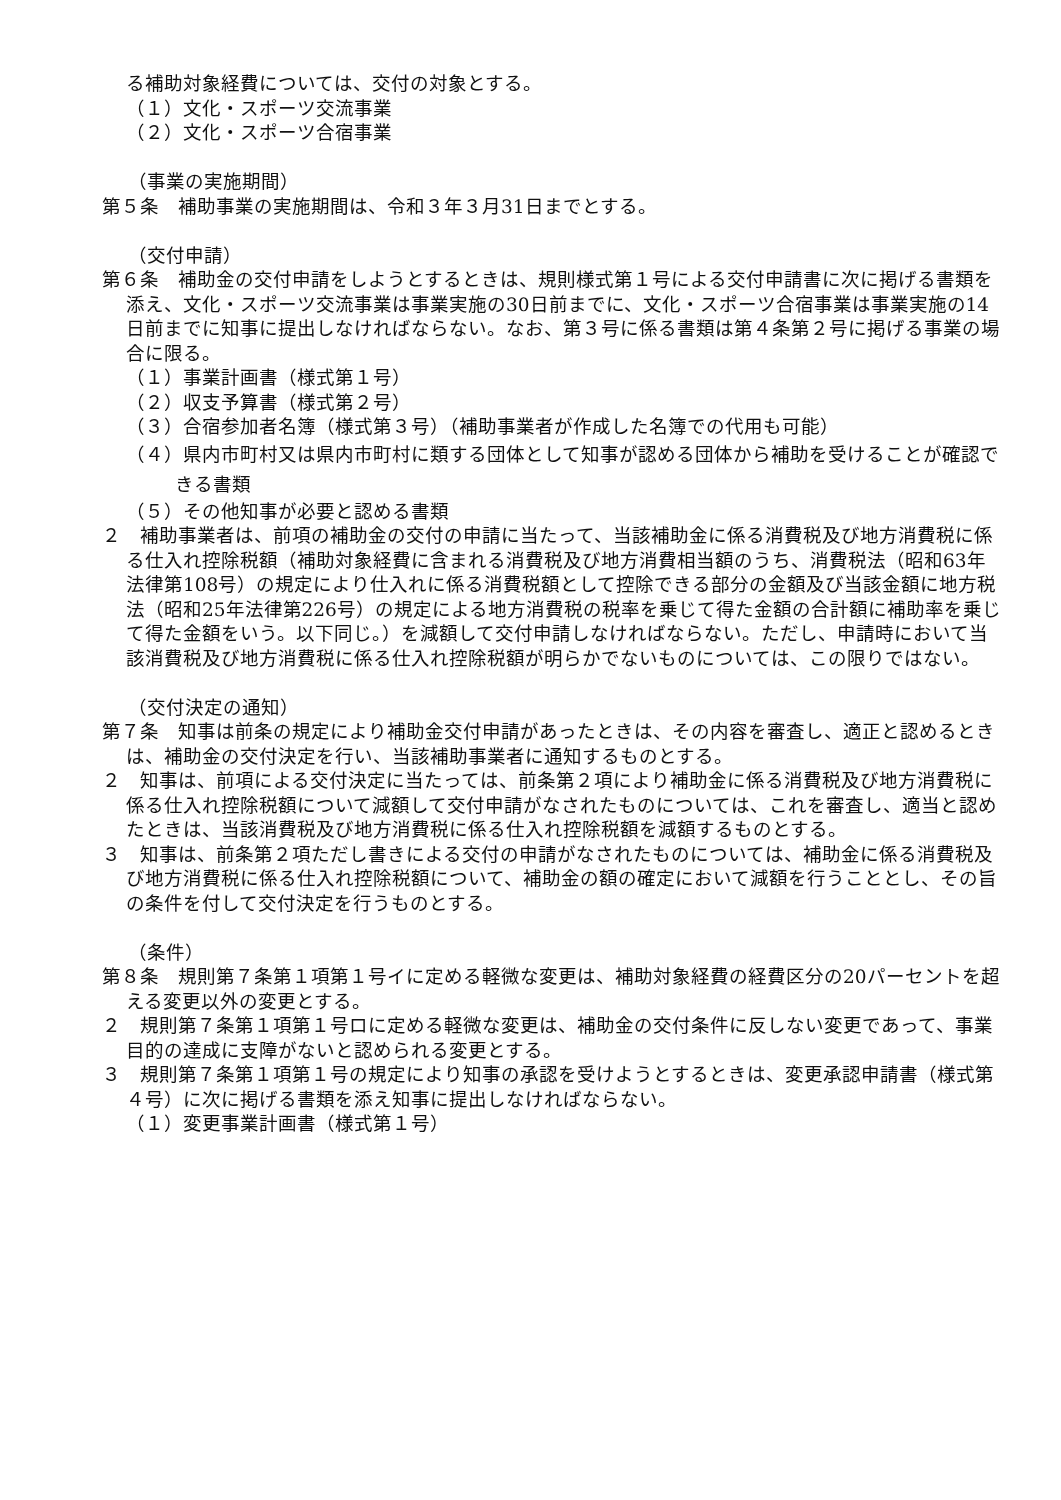る補助対象経費については、交付の対象とする。
（１）文化・スポーツ交流事業
（２）文化・スポーツ合宿事業
（事業の実施期間）
第５条　補助事業の実施期間は、令和３年３月31日までとする。
（交付申請）
第６条　補助金の交付申請をしようとするときは、規則様式第１号による交付申請書に次に掲げる書類を添え、文化・スポーツ交流事業は事業実施の30日前までに、文化・スポーツ合宿事業は事業実施の14日前までに知事に提出しなければならない。なお、第３号に係る書類は第４条第２号に掲げる事業の場合に限る。
（１）事業計画書（様式第１号）
（２）収支予算書（様式第２号）
（３）合宿参加者名簿（様式第３号）（補助事業者が作成した名簿での代用も可能）
（４）県内市町村又は県内市町村に類する団体として知事が認める団体から補助を受けることが確認できる書類
（５）その他知事が必要と認める書類
２　補助事業者は、前項の補助金の交付の申請に当たって、当該補助金に係る消費税及び地方消費税に係る仕入れ控除税額（補助対象経費に含まれる消費税及び地方消費相当額のうち、消費税法（昭和63年法律第108号）の規定により仕入れに係る消費税額として控除できる部分の金額及び当該金額に地方税法（昭和25年法律第226号）の規定による地方消費税の税率を乗じて得た金額の合計額に補助率を乗じて得た金額をいう。以下同じ。）を減額して交付申請しなければならない。ただし、申請時において当該消費税及び地方消費税に係る仕入れ控除税額が明らかでないものについては、この限りではない。
（交付決定の通知）
第７条　知事は前条の規定により補助金交付申請があったときは、その内容を審査し、適正と認めるときは、補助金の交付決定を行い、当該補助事業者に通知するものとする。
２　知事は、前項による交付決定に当たっては、前条第２項により補助金に係る消費税及び地方消費税に係る仕入れ控除税額について減額して交付申請がなされたものについては、これを審査し、適当と認めたときは、当該消費税及び地方消費税に係る仕入れ控除税額を減額するものとする。
３　知事は、前条第２項ただし書きによる交付の申請がなされたものについては、補助金に係る消費税及び地方消費税に係る仕入れ控除税額について、補助金の額の確定において減額を行うこととし、その旨の条件を付して交付決定を行うものとする。
（条件）
第８条　規則第７条第１項第１号イに定める軽微な変更は、補助対象経費の経費区分の20パーセントを超える変更以外の変更とする。
２　規則第７条第１項第１号ロに定める軽微な変更は、補助金の交付条件に反しない変更であって、事業目的の達成に支障がないと認められる変更とする。
３　規則第７条第１項第１号の規定により知事の承認を受けようとするときは、変更承認申請書（様式第４号）に次に掲げる書類を添え知事に提出しなければならない。
（１）変更事業計画書（様式第１号）